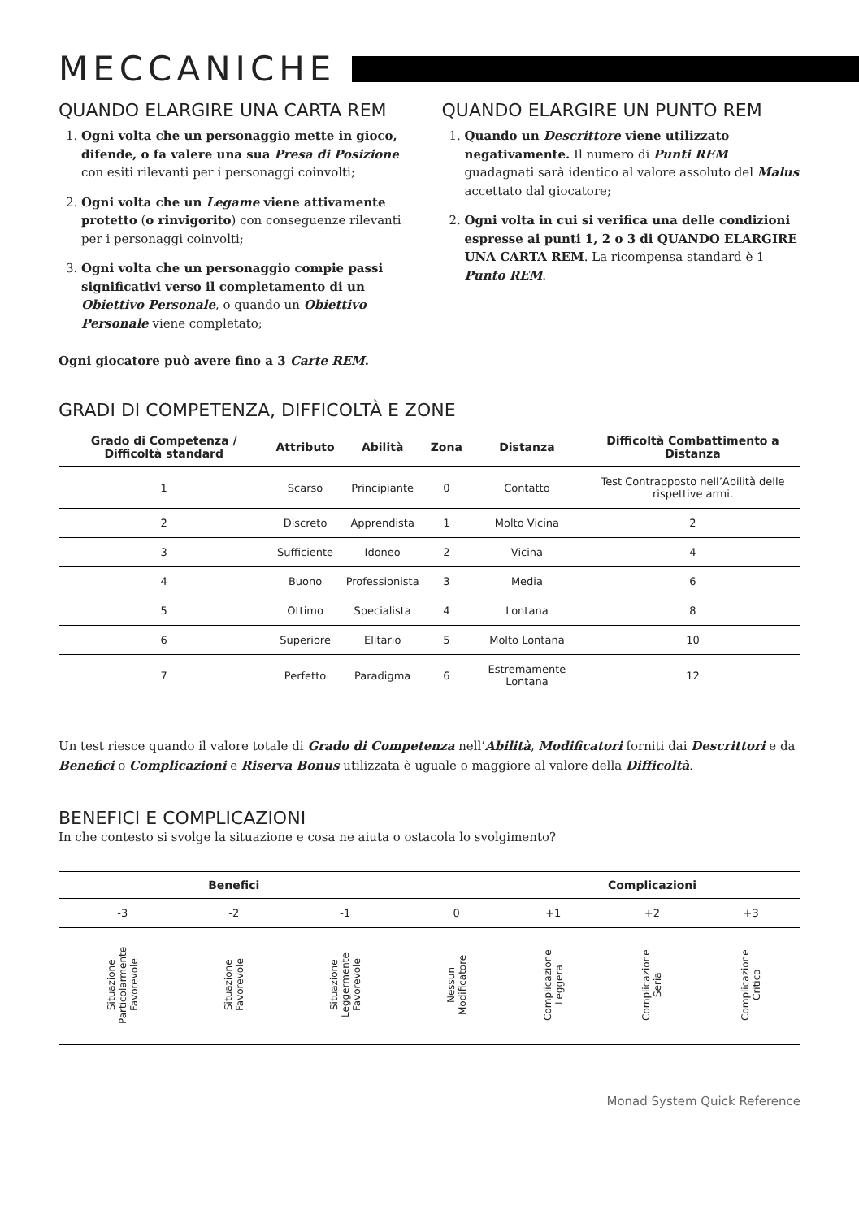MECCANICHE
QUANDO ELARGIRE UNA CARTA REM
1. Ogni volta che un personaggio mette in gioco, difende, o fa valere una sua Presa di Posizione con esiti rilevanti per i personaggi coinvolti;
2. Ogni volta che un Legame viene attivamente protetto (o rinvigorito) con conseguenze rilevanti per i personaggi coinvolti;
3. Ogni volta che un personaggio compie passi significativi verso il completamento di un Obiettivo Personale, o quando un Obiettivo Personale viene completato;
QUANDO ELARGIRE UN PUNTO REM
1. Quando un Descrittore viene utilizzato negativamente. Il numero di Punti REM guadagnati sarà identico al valore assoluto del Malus accettato dal giocatore;
2. Ogni volta in cui si verifica una delle condizioni espresse ai punti 1, 2 o 3 di QUANDO ELARGIRE UNA CARTA REM. La ricompensa standard è 1 Punto REM.
Ogni giocatore può avere fino a 3 Carte REM.
GRADI DI COMPETENZA, DIFFICOLTÀ E ZONE
| Grado di Competenza / Difficoltà standard | Attributo | Abilità | Zona | Distanza | Difficoltà Combattimento a Distanza |
| --- | --- | --- | --- | --- | --- |
| 1 | Scarso | Principiante | 0 | Contatto | Test Contrapposto nell’Abilità delle rispettive armi. |
| 2 | Discreto | Apprendista | 1 | Molto Vicina | 2 |
| 3 | Sufficiente | Idoneo | 2 | Vicina | 4 |
| 4 | Buono | Professionista | 3 | Media | 6 |
| 5 | Ottimo | Specialista | 4 | Lontana | 8 |
| 6 | Superiore | Elitario | 5 | Molto Lontana | 10 |
| 7 | Perfetto | Paradigma | 6 | Estremamente Lontana | 12 |
Un test riesce quando il valore totale di Grado di Competenza nell’Abilità, Modificatori forniti dai Descrittori e da Benefici o Complicazioni e Riserva Bonus utilizzata è uguale o maggiore al valore della Difficoltà.
BENEFICI E COMPLICAZIONI
In che contesto si svolge la situazione e cosa ne aiuta o ostacola lo svolgimento?
| Benefici | | | | Complicazioni | | |
| --- | --- | --- | --- | --- | --- | --- |
| -3 | -2 | -1 | 0 | +1 | +2 | +3 |
| Situazione Particolarmente Favorevole | Situazione Favorevole | Situazione Leggermente Favorevole | Nessun Modificatore | Complicazione Leggera | Complicazione Seria | Complicazione Critica |
Monad System Quick Reference